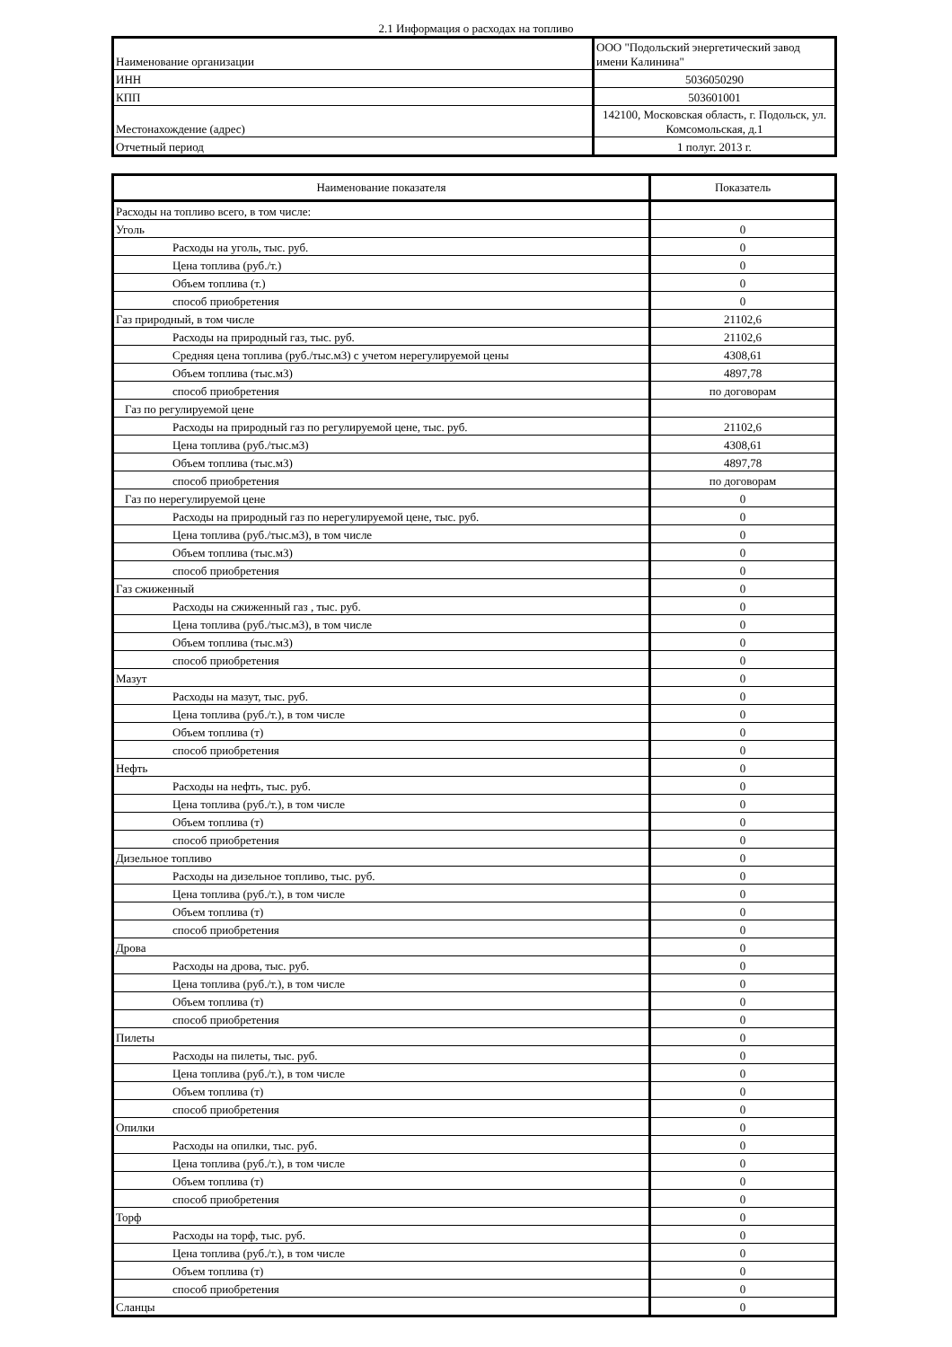2.1 Информация о расходах на топливо
| Наименование организации | ООО "Подольский энергетический завод имени Калинина" |
| ИНН | 5036050290 |
| КПП | 503601001 |
| Местонахождение (адрес) | 142100, Московская область, г. Подольск, ул. Комсомольская, д.1 |
| Отчетный период | 1 полуг. 2013 г. |
| Наименование показателя | Показатель |
| --- | --- |
| Расходы на топливо всего, в том числе: | |
| Уголь | 0 |
| Расходы на уголь, тыс. руб. | 0 |
| Цена топлива (руб./т.) | 0 |
| Объем топлива (т.) | 0 |
| способ приобретения | 0 |
| Газ природный, в том числе | 21102,6 |
| Расходы на природный газ, тыс. руб. | 21102,6 |
| Средняя цена топлива (руб./тыс.м3) с учетом нерегулируемой цены | 4308,61 |
| Объем топлива (тыс.м3) | 4897,78 |
| способ приобретения | по договорам |
| Газ по регулируемой цене | |
| Расходы на природный газ по регулируемой цене, тыс. руб. | 21102,6 |
| Цена топлива (руб./тыс.м3) | 4308,61 |
| Объем топлива (тыс.м3) | 4897,78 |
| способ приобретения | по договорам |
| Газ по нерегулируемой цене | 0 |
| Расходы на природный газ по нерегулируемой цене, тыс. руб. | 0 |
| Цена топлива (руб./тыс.м3), в том числе | 0 |
| Объем топлива (тыс.м3) | 0 |
| способ приобретения | 0 |
| Газ сжиженный | 0 |
| Расходы на сжиженный газ , тыс. руб. | 0 |
| Цена топлива (руб./тыс.м3), в том числе | 0 |
| Объем топлива (тыс.м3) | 0 |
| способ приобретения | 0 |
| Мазут | 0 |
| Расходы на мазут, тыс. руб. | 0 |
| Цена топлива (руб./т.), в том числе | 0 |
| Объем топлива (т) | 0 |
| способ приобретения | 0 |
| Нефть | 0 |
| Расходы на нефть, тыс. руб. | 0 |
| Цена топлива (руб./т.), в том числе | 0 |
| Объем топлива (т) | 0 |
| способ приобретения | 0 |
| Дизельное топливо | 0 |
| Расходы на дизельное топливо, тыс. руб. | 0 |
| Цена топлива (руб./т.), в том числе | 0 |
| Объем топлива (т) | 0 |
| способ приобретения | 0 |
| Дрова | 0 |
| Расходы на дрова, тыс. руб. | 0 |
| Цена топлива (руб./т.), в том числе | 0 |
| Объем топлива (т) | 0 |
| способ приобретения | 0 |
| Пилеты | 0 |
| Расходы на пилеты, тыс. руб. | 0 |
| Цена топлива (руб./т.), в том числе | 0 |
| Объем топлива (т) | 0 |
| способ приобретения | 0 |
| Опилки | 0 |
| Расходы на опилки, тыс. руб. | 0 |
| Цена топлива (руб./т.), в том числе | 0 |
| Объем топлива (т) | 0 |
| способ приобретения | 0 |
| Торф | 0 |
| Расходы на торф, тыс. руб. | 0 |
| Цена топлива (руб./т.), в том числе | 0 |
| Объем топлива (т) | 0 |
| способ приобретения | 0 |
| Сланцы | 0 |